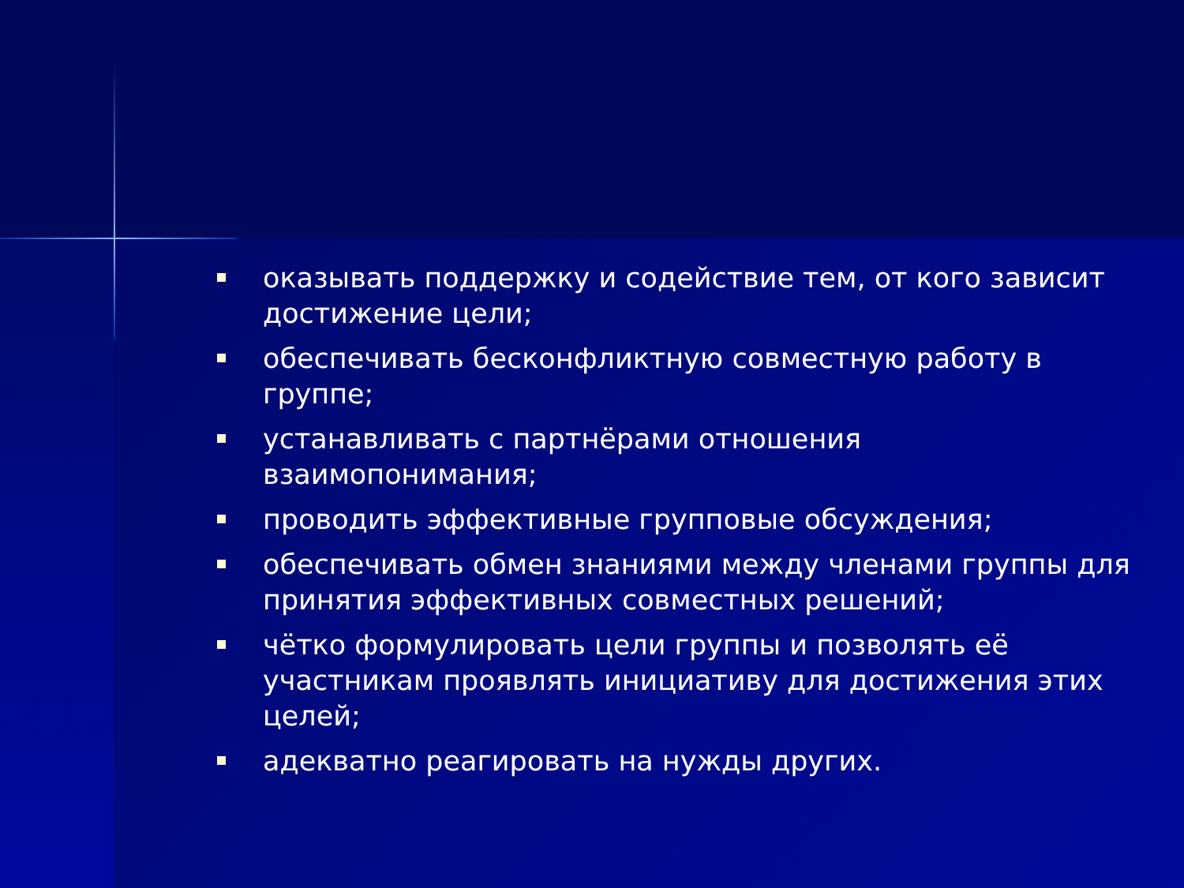оказывать поддержку и содействие тем, от кого зависит достижение цели;
обеспечивать бесконфликтную совместную работу в группе;
устанавливать с партнёрами отношения взаимопонимания;
проводить эффективные групповые обсуждения;
обеспечивать обмен знаниями между членами группы для принятия эффективных совместных решений;
чётко формулировать цели группы и позволять её участникам проявлять инициативу для достижения этих целей;
адекватно реагировать на нужды других.